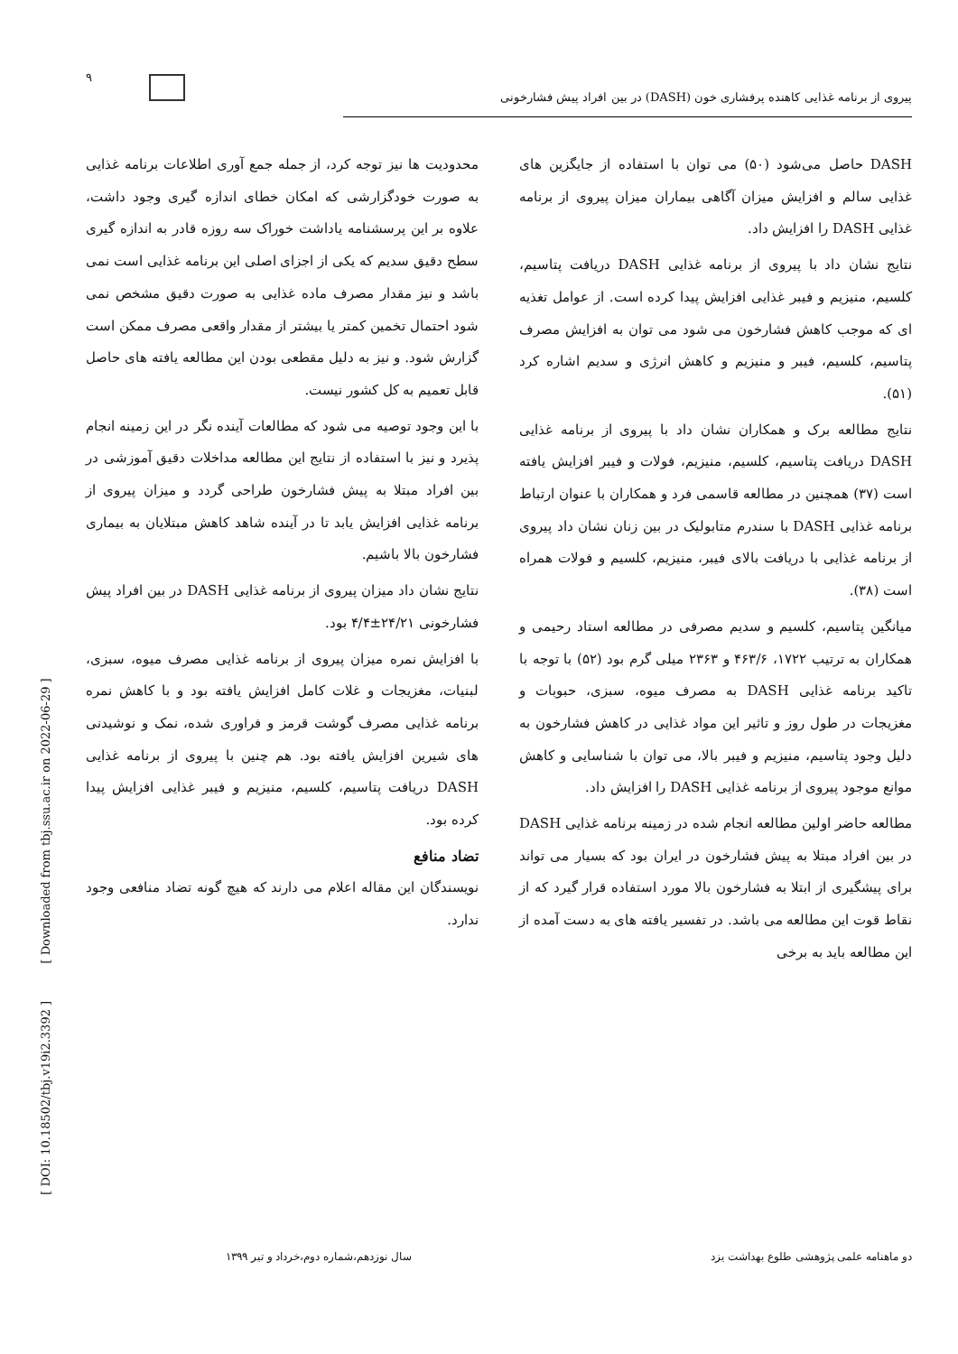۹
پیروی از برنامه غذایی کاهنده پرفشاری خون (DASH) در بین افراد پیش فشارخونی
DASH حاصل می‌شود (۵۰) می توان با استفاده از جایگزین های غذایی سالم و افزایش میزان آگاهی بیماران میزان پیروی از برنامه غذایی DASH را افزایش داد.
نتایج نشان داد با پیروی از برنامه غذایی DASH دریافت پتاسیم، کلسیم، منیزیم و فیبر غذایی افزایش پیدا کرده است. از عوامل تغذیه ای که موجب کاهش فشارخون می شود می توان به افزایش مصرف پتاسیم، کلسیم، فیبر و منیزیم و کاهش انرژی و سدیم اشاره کرد (۵۱).
نتایج مطالعه برک و همکاران نشان داد با پیروی از برنامه غذایی DASH دریافت پتاسیم، کلسیم، منیزیم، فولات و فیبر افزایش یافته است (۳۷) همچنین در مطالعه قاسمی فرد و همکاران با عنوان ارتباط برنامه غذایی DASH با سندرم متابولیک در بین زنان نشان داد پیروی از برنامه غذایی با دریافت بالای فیبر، منیزیم، کلسیم و فولات همراه است (۳۸).
میانگین پتاسیم، کلسیم و سدیم مصرفی در مطالعه استاد رحیمی و همکاران به ترتیب ۱۷۲۲، ۴۶۳/۶ و ۲۳۶۳ میلی گرم بود (۵۲) با توجه با تاکید برنامه غذایی DASH به مصرف میوه، سبزی، حبوبات و مغزیجات در طول روز و تاثیر این مواد غذایی در کاهش فشارخون به دلیل وجود پتاسیم، منیزیم و فیبر بالا، می توان با شناسایی و کاهش موانع موجود پیروی از برنامه غذایی DASH را افزایش داد.
مطالعه حاضر اولین مطالعه انجام شده در زمینه برنامه غذایی DASH در بین افراد مبتلا به پیش فشارخون در ایران بود که بسیار می تواند برای پیشگیری از ابتلا به فشارخون بالا مورد استفاده قرار گیرد که از نقاط قوت این مطالعه می باشد. در تفسیر یافته های به دست آمده از این مطالعه باید به برخی
محدودیت ها نیز توجه کرد، از جمله جمع آوری اطلاعات برنامه غذایی به صورت خودگزارشی که امکان خطای اندازه گیری وجود داشت، علاوه بر این پرسشنامه یاداشت خوراک سه روزه قادر به اندازه گیری سطح دقیق سدیم که یکی از اجزای اصلی این برنامه غذایی است نمی باشد و نیز مقدار مصرف ماده غذایی به صورت دقیق مشخص نمی شود احتمال تخمین کمتر یا بیشتر از مقدار واقعی مصرف ممکن است گزارش شود. و نیز به دلیل مقطعی بودن این مطالعه یافته های حاصل قابل تعمیم به کل کشور نیست.
با این وجود توصیه می شود که مطالعات آینده نگر در این زمینه انجام پذیرد و نیز با استفاده از نتایج این مطالعه مداخلات دقیق آموزشی در بین افراد مبتلا به پیش فشارخون طراحی گردد و میزان پیروی از برنامه غذایی افزایش یابد تا در آینده شاهد کاهش مبتلایان به بیماری فشارخون بالا باشیم.
نتایج نشان داد میزان پیروی از برنامه غذایی DASH در بین افراد پیش فشارخونی ۲۴/۲۱±۴/۴ بود.
با افزایش نمره میزان پیروی از برنامه غذایی مصرف میوه، سبزی، لبنیات، مغزیجات و غلات کامل افزایش یافته بود و با کاهش نمره برنامه غذایی مصرف گوشت قرمز و فراوری شده، نمک و نوشیدنی های شیرین افزایش یافته بود. هم چنین با پیروی از برنامه غذایی DASH دریافت پتاسیم، کلسیم، منیزیم و فیبر غذایی افزایش پیدا کرده بود.
تضاد منافع
نویسندگان این مقاله اعلام می دارند که هیچ گونه تضاد منافعی وجود ندارد.
[ DOI: 10.18502/tbj.v19i2.3392 ] [ Downloaded from tbj.ssu.ac.ir on 2022-06-29 ]
دو ماهنامه علمی پژوهشی طلوع بهداشت یزد سال نوزدهم،شماره دوم،خرداد و تیر ۱۳۹۹